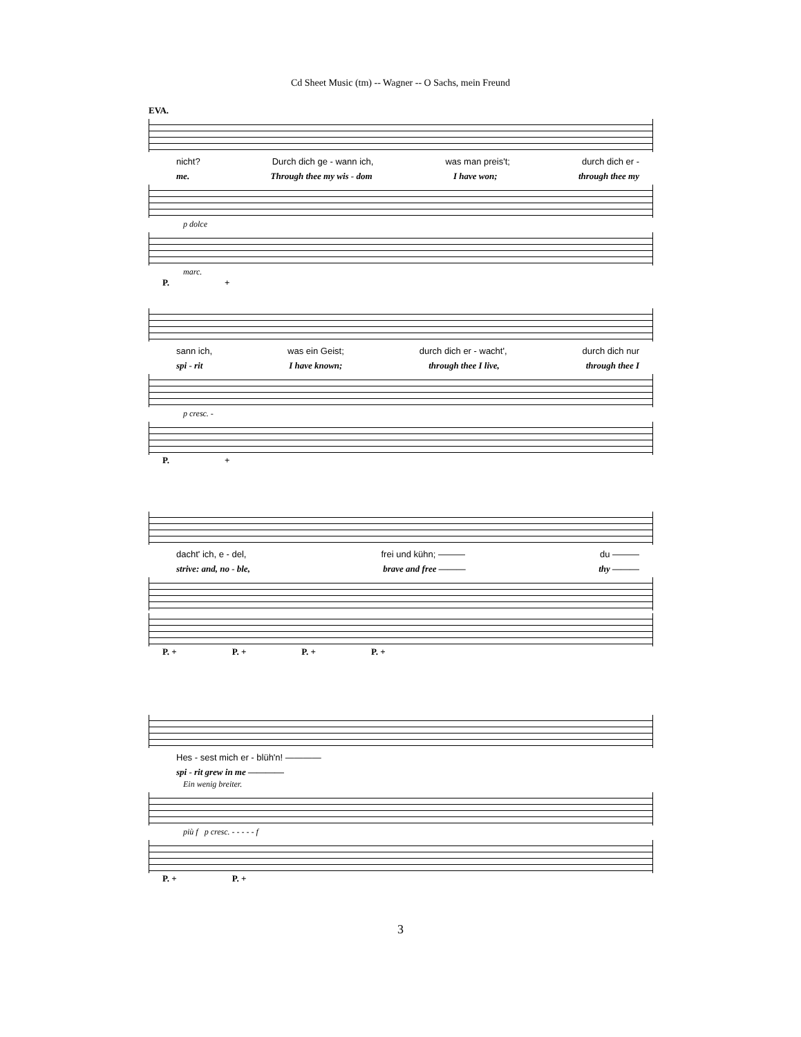Cd Sheet Music (tm) -- Wagner -- O Sachs, mein Freund
EVA.
nicht? Durch dich ge - wann ich, was man preis't; durch dich er -
me. Through thee my wis - dom I have won; through thee my
p dolce
marc.
P. +
sann ich, was ein Geist; durch dich er - wacht', durch dich nur
spi - rit I have known; through thee I live, through thee I
p cresc. -
P. +
dacht' ich, e - del, frei und kühn; ——— du ———
strive: and, no - ble, brave and free ——— thy ———
P. + P. + P. + P. +
Hes - sest mich er - blüh'n! ————
spi - rit grew in me ————
Ein wenig breiter.
più f p cresc. - - - - - f
P. + P. +
3